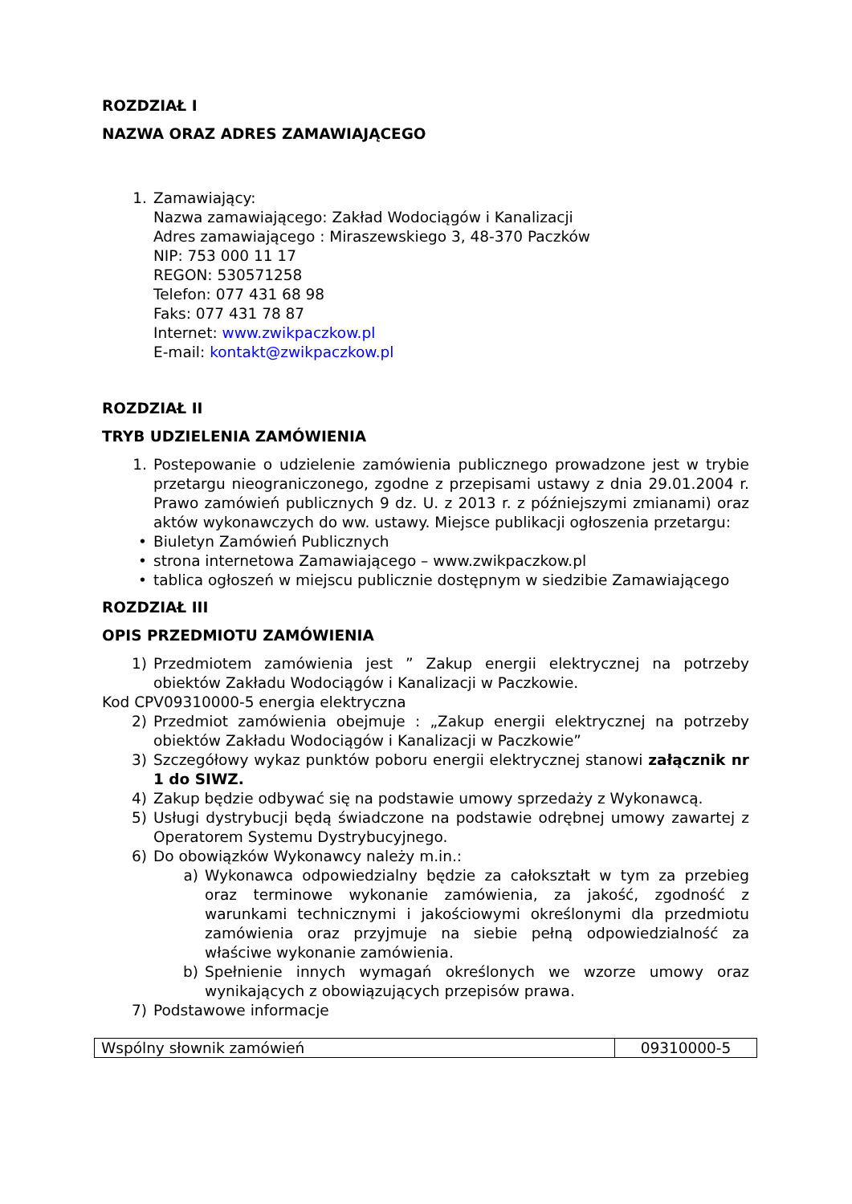ROZDZIAŁ I
NAZWA ORAZ ADRES ZAMAWIAJĄCEGO
1. Zamawiający:
Nazwa zamawiającego: Zakład Wodociągów i Kanalizacji
Adres zamawiającego : Miraszewskiego 3, 48-370 Paczków
NIP: 753 000 11 17
REGON: 530571258
Telefon: 077 431 68 98
Faks: 077 431 78 87
Internet: www.zwikpaczkow.pl
E-mail: kontakt@zwikpaczkow.pl
ROZDZIAŁ II
TRYB UDZIELENIA ZAMÓWIENIA
1. Postepowanie o udzielenie zamówienia publicznego prowadzone jest w trybie przetargu nieograniczonego, zgodne z przepisami ustawy z dnia 29.01.2004 r. Prawo zamówień publicznych 9 dz. U. z 2013 r. z późniejszymi zmianami) oraz aktów wykonawczych do ww. ustawy. Miejsce publikacji ogłoszenia przetargu:
• Biuletyn Zamówień Publicznych
• strona internetowa Zamawiającego – www.zwikpaczkow.pl
• tablica ogłoszeń w miejscu publicznie dostępnym w siedzibie Zamawiającego
ROZDZIAŁ III
OPIS PRZEDMIOTU ZAMÓWIENIA
1) Przedmiotem zamówienia jest ” Zakup energii elektrycznej na potrzeby obiektów Zakładu Wodociągów i Kanalizacji w Paczkowie.
Kod CPV09310000-5 energia elektryczna
2) Przedmiot zamówienia obejmuje : „Zakup energii elektrycznej na potrzeby obiektów Zakładu Wodociągów i Kanalizacji w Paczkowie”
3) Szczegółowy wykaz punktów poboru energii elektrycznej stanowi załącznik nr 1 do SIWZ.
4) Zakup będzie odbywać się na podstawie umowy sprzedaży z Wykonawcą.
5) Usługi dystrybucji będą świadczone na podstawie odrębnej umowy zawartej z Operatorem Systemu Dystrybucyjnego.
6) Do obowiązków Wykonawcy należy m.in.:
a) Wykonawca odpowiedzialny będzie za całokształt w tym za przebieg oraz terminowe wykonanie zamówienia, za jakość, zgodność z warunkami technicznymi i jakościowymi określonymi dla przedmiotu zamówienia oraz przyjmuje na siebie pełną odpowiedzialność za właściwe wykonanie zamówienia.
b) Spełnienie innych wymagań określonych we wzorze umowy oraz wynikających z obowiązujących przepisów prawa.
7) Podstawowe informacje
| Wspólny słownik zamówień | 09310000-5 |